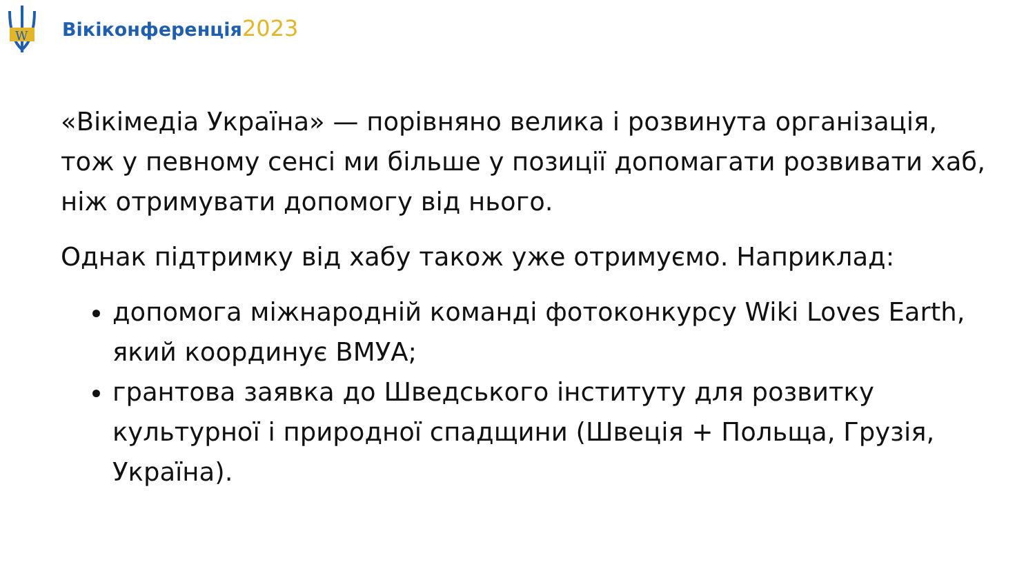W
Вікіконференція2023
«Вікімедіа Україна» — порівняно велика і розвинута організація, тож у певному сенсі ми більше у позиції допомагати розвивати хаб, ніж отримувати допомогу від нього.
Однак підтримку від хабу також уже отримуємо. Наприклад:
допомога міжнародній команді фотоконкурсу Wiki Loves Earth, який координує ВМУА;
грантова заявка до Шведського інституту для розвитку культурної і природної спадщини (Швеція + Польща, Грузія, Україна).